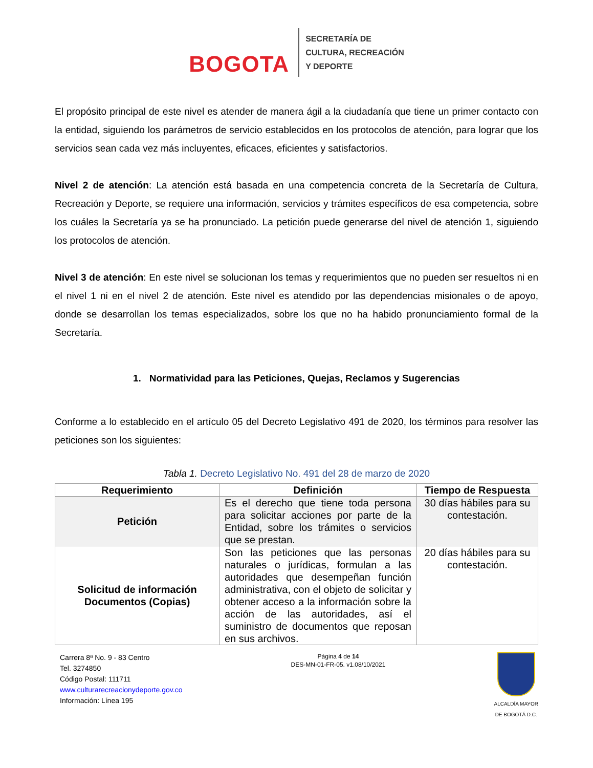BOGOTA
SECRETARÍA DE
CULTURA, RECREACIÓN
Y DEPORTE
El propósito principal de este nivel es atender de manera ágil a la ciudadanía que tiene un primer contacto con la entidad, siguiendo los parámetros de servicio establecidos en los protocolos de atención, para lograr que los servicios sean cada vez más incluyentes, eficaces, eficientes y satisfactorios.
Nivel 2 de atención: La atención está basada en una competencia concreta de la Secretaría de Cultura, Recreación y Deporte, se requiere una información, servicios y trámites específicos de esa competencia, sobre los cuáles la Secretaría ya se ha pronunciado. La petición puede generarse del nivel de atención 1, siguiendo los protocolos de atención.
Nivel 3 de atención: En este nivel se solucionan los temas y requerimientos que no pueden ser resueltos ni en el nivel 1 ni en el nivel 2 de atención. Este nivel es atendido por las dependencias misionales o de apoyo, donde se desarrollan los temas especializados, sobre los que no ha habido pronunciamiento formal de la Secretaría.
1. Normatividad para las Peticiones, Quejas, Reclamos y Sugerencias
Conforme a lo establecido en el artículo 05 del Decreto Legislativo 491 de 2020, los términos para resolver las peticiones son los siguientes:
Tabla 1. Decreto Legislativo No. 491 del 28 de marzo de 2020
| Requerimiento | Definición | Tiempo de Respuesta |
| --- | --- | --- |
| Petición | Es el derecho que tiene toda persona para solicitar acciones por parte de la Entidad, sobre los trámites o servicios que se prestan. | 30 días hábiles para su contestación. |
| Solicitud de información Documentos (Copias) | Son las peticiones que las personas naturales o jurídicas, formulan a las autoridades que desempeñan función administrativa, con el objeto de solicitar y obtener acceso a la información sobre la acción de las autoridades, así el suministro de documentos que reposan en sus archivos. | 20 días hábiles para su contestación. |
Carrera 8ª No. 9 - 83 Centro
Tel. 3274850
Código Postal: 111711
www.culturarecreacionydeporte.gov.co
Información: Línea 195
Página 4 de 14
DES-MN-01-FR-05. v1.08/10/2021
ALCALDÍA MAYOR
DE BOGOTÁ D.C.